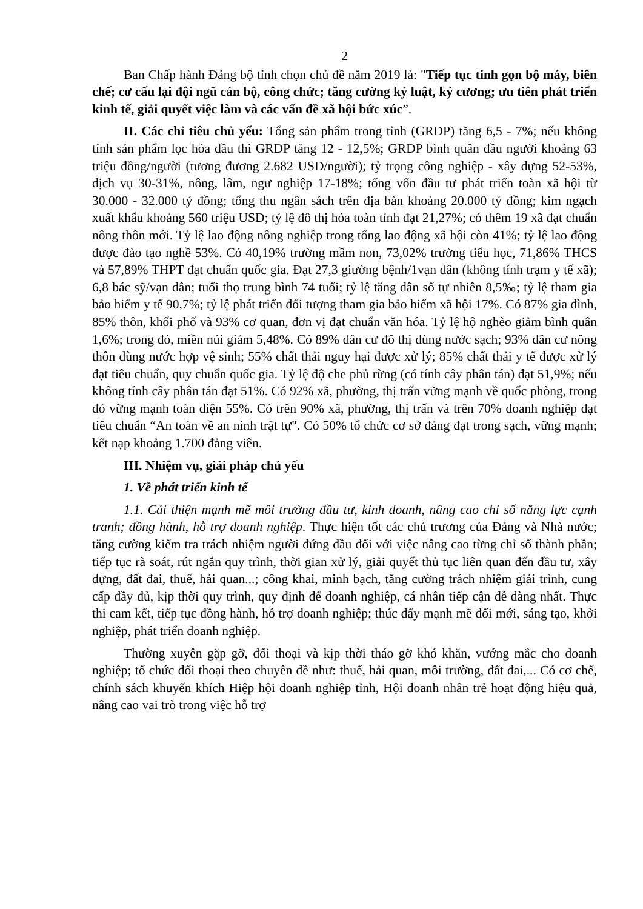2
Ban Chấp hành Đảng bộ tỉnh chọn chủ đề năm 2019 là: "Tiếp tục tinh gọn bộ máy, biên chế; cơ cấu lại đội ngũ cán bộ, công chức; tăng cường kỷ luật, kỷ cương; ưu tiên phát triển kinh tế, giải quyết việc làm và các vấn đề xã hội bức xúc”.
II. Các chỉ tiêu chủ yếu: Tổng sản phẩm trong tỉnh (GRDP) tăng 6,5 - 7%; nếu không tính sản phẩm lọc hóa dầu thì GRDP tăng 12 - 12,5%; GRDP bình quân đầu người khoảng 63 triệu đồng/người (tương đương 2.682 USD/người); tỷ trọng công nghiệp - xây dựng 52-53%, dịch vụ 30-31%, nông, lâm, ngư nghiệp 17-18%; tổng vốn đầu tư phát triển toàn xã hội từ 30.000 - 32.000 tỷ đồng; tổng thu ngân sách trên địa bàn khoảng 20.000 tỷ đồng; kim ngạch xuất khẩu khoảng 560 triệu USD; tỷ lệ đô thị hóa toàn tỉnh đạt 21,27%; có thêm 19 xã đạt chuẩn nông thôn mới. Tỷ lệ lao động nông nghiệp trong tổng lao động xã hội còn 41%; tỷ lệ lao động được đào tạo nghề 53%. Có 40,19% trường mầm non, 73,02% trường tiểu học, 71,86% THCS và 57,89% THPT đạt chuẩn quốc gia. Đạt 27,3 giường bệnh/1vạn dân (không tính trạm y tế xã); 6,8 bác sỹ/vạn dân; tuổi thọ trung bình 74 tuổi; tỷ lệ tăng dân số tự nhiên 8,5‰; tỷ lệ tham gia bảo hiểm y tế 90,7%; tỷ lệ phát triển đối tượng tham gia bảo hiểm xã hội 17%. Có 87% gia đình, 85% thôn, khối phố và 93% cơ quan, đơn vị đạt chuẩn văn hóa. Tỷ lệ hộ nghèo giảm bình quân 1,6%; trong đó, miền núi giảm 5,48%. Có 89% dân cư đô thị dùng nước sạch; 93% dân cư nông thôn dùng nước hợp vệ sinh; 55% chất thải nguy hại được xử lý; 85% chất thải y tế được xử lý đạt tiêu chuẩn, quy chuẩn quốc gia. Tỷ lệ độ che phủ rừng (có tính cây phân tán) đạt 51,9%; nếu không tính cây phân tán đạt 51%. Có 92% xã, phường, thị trấn vững mạnh về quốc phòng, trong đó vững mạnh toàn diện 55%. Có trên 90% xã, phường, thị trấn và trên 70% doanh nghiệp đạt tiêu chuẩn “An toàn về an ninh trật tự". Có 50% tổ chức cơ sở đảng đạt trong sạch, vững mạnh; kết nạp khoảng 1.700 đảng viên.
III. Nhiệm vụ, giải pháp chủ yếu
1. Về phát triển kinh tế
1.1. Cải thiện mạnh mẽ môi trường đầu tư, kinh doanh, nâng cao chỉ số năng lực cạnh tranh; đồng hành, hỗ trợ doanh nghiệp. Thực hiện tốt các chủ trương của Đảng và Nhà nước; tăng cường kiểm tra trách nhiệm người đứng đầu đối với việc nâng cao từng chỉ số thành phần; tiếp tục rà soát, rút ngắn quy trình, thời gian xử lý, giải quyết thủ tục liên quan đến đầu tư, xây dựng, đất đai, thuế, hải quan...; công khai, minh bạch, tăng cường trách nhiệm giải trình, cung cấp đầy đủ, kịp thời quy trình, quy định để doanh nghiệp, cá nhân tiếp cận dễ dàng nhất. Thực thi cam kết, tiếp tục đồng hành, hỗ trợ doanh nghiệp; thúc đẩy mạnh mẽ đổi mới, sáng tạo, khởi nghiệp, phát triển doanh nghiệp.
Thường xuyên gặp gỡ, đối thoại và kịp thời tháo gỡ khó khăn, vướng mắc cho doanh nghiệp; tổ chức đối thoại theo chuyên đề như: thuế, hải quan, môi trường, đất đai,... Có cơ chế, chính sách khuyến khích Hiệp hội doanh nghiệp tỉnh, Hội doanh nhân trẻ hoạt động hiệu quả, nâng cao vai trò trong việc hỗ trợ